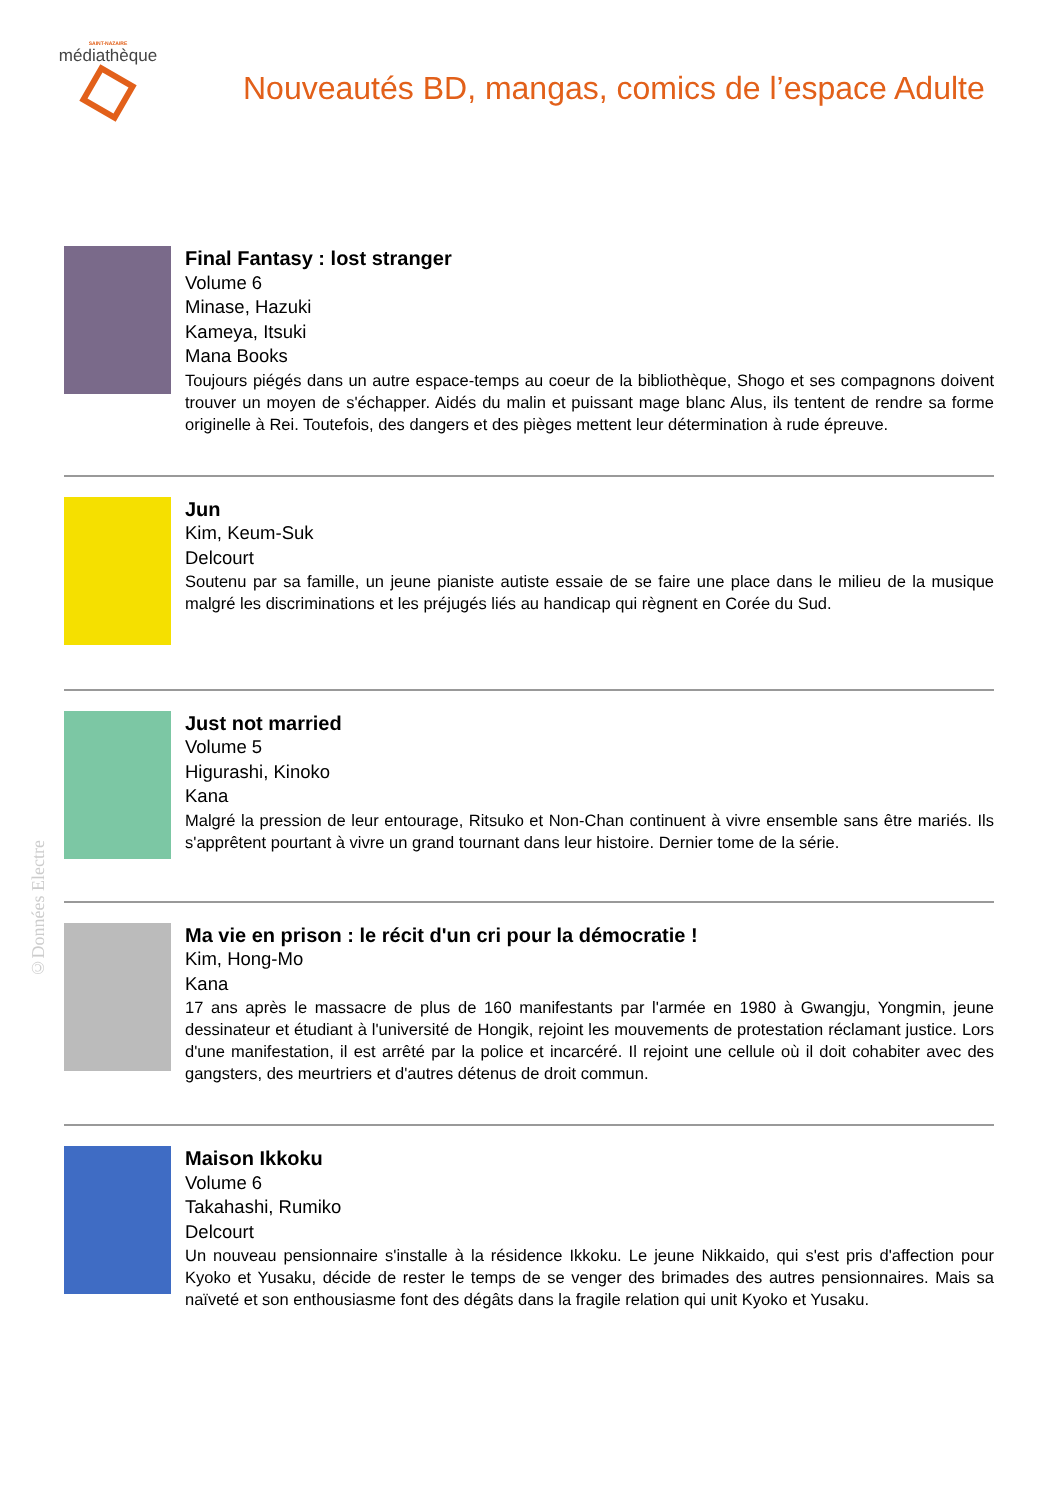SAINT-NAZAIRE
médiathèque
Nouveautés BD, mangas, comics de l’espace Adulte
Final Fantasy : lost stranger
Volume 6
Minase, Hazuki
Kameya, Itsuki
Mana Books
Toujours piégés dans un autre espace-temps au coeur de la bibliothèque, Shogo et ses compagnons doivent trouver un moyen de s'échapper. Aidés du malin et puissant mage blanc Alus, ils tentent de rendre sa forme originelle à Rei. Toutefois, des dangers et des pièges mettent leur détermination à rude épreuve.
Jun
Kim, Keum-Suk
Delcourt
Soutenu par sa famille, un jeune pianiste autiste essaie de se faire une place dans le milieu de la musique malgré les discriminations et les préjugés liés au handicap qui règnent en Corée du Sud.
Just not married
Volume 5
Higurashi, Kinoko
Kana
Malgré la pression de leur entourage, Ritsuko et Non-Chan continuent à vivre ensemble sans être mariés. Ils s'apprêtent pourtant à vivre un grand tournant dans leur histoire. Dernier tome de la série.
Ma vie en prison : le récit d'un cri pour la démocratie !
Kim, Hong-Mo
Kana
17 ans après le massacre de plus de 160 manifestants par l'armée en 1980 à Gwangju, Yongmin, jeune dessinateur et étudiant à l'université de Hongik, rejoint les mouvements de protestation réclamant justice. Lors d'une manifestation, il est arrêté par la police et incarcéré. Il rejoint une cellule où il doit cohabiter avec des gangsters, des meurtriers et d'autres détenus de droit commun.
Maison Ikkoku
Volume 6
Takahashi, Rumiko
Delcourt
Un nouveau pensionnaire s'installe à la résidence Ikkoku. Le jeune Nikkaido, qui s'est pris d'affection pour Kyoko et Yusaku, décide de rester le temps de se venger des brimades des autres pensionnaires. Mais sa naïveté et son enthousiasme font des dégâts dans la fragile relation qui unit Kyoko et Yusaku.
©Données Electre